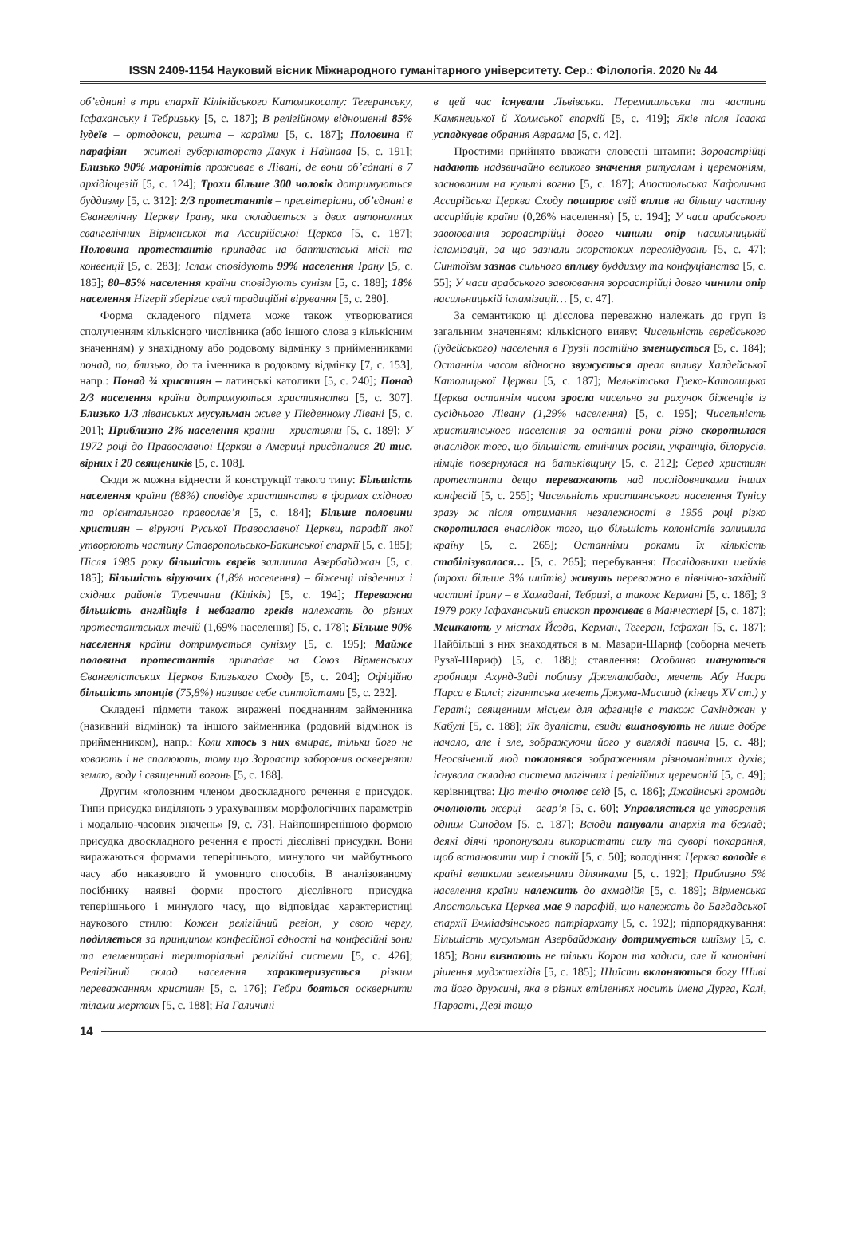ISSN 2409-1154 Науковий вісник Міжнародного гуманітарного університету. Сер.: Філологія. 2020 № 44
об’єднані в три єпархії Кілікійського Католикосату: Тегеранську, Ісфаханську і Тебризьку [5, с. 187]; В релігійному відношенні 85% іудеїв – ортодокси, решта – караїми [5, с. 187]; Половина її парафіян – жителі губернаторств Дахук і Найнава [5, с. 191]; Близько 90% маронітів проживає в Лівані, де вони об’єднані в 7 архідіоцезій [5, с. 124]; Трохи більше 300 чоловік дотримуються буддизму [5, с. 312]: 2/3 протестантів – пресвітеріани, об’єднані в Євангелічну Церкву Ірану, яка складається з двох автономних євангелічних Вірменської та Ассирійської Церков [5, с. 187]; Половина протестантів припадає на баптистські місії та конвенції [5, с. 283]; Іслам сповідують 99% населення Ірану [5, с. 185]; 80–85% населення країни сповідують сунізм [5, с. 188]; 18% населення Нігерії зберігає свої традиційні вірування [5, с. 280].
Форма складеного підмета може також утворюватися сполученням кількісного числівника (або іншого слова з кількісним значенням) у знахідному або родовому відмінку з прийменниками понад, по, близько, до та іменника в родовому відмінку [7, с. 153], напр.: Понад ¾ християн – латинські католики [5, с. 240]; Понад 2/3 населення країни дотримуються християнства [5, с. 307]. Близько 1/3 ліванських мусульман живе у Південному Лівані [5, с. 201]; Приблизно 2% населення країни – християни [5, с. 189]; У 1972 році до Православної Церкви в Америці приєдналися 20 тис. вірних і 20 священиків [5, с. 108].
Сюди ж можна віднести й конструкції такого типу: Більшість населення країни (88%) сповідує християнство в формах східного та орієнтального православ’я [5, с. 184]; Більше половини християн – віруючі Руської Православної Церкви, парафії якої утворюють частину Ставропольсько-Бакинської єпархії [5, с. 185]; Після 1985 року більшість євреїв залишила Азербайджан [5, с. 185]; Більшість віруючих (1,8% населення) – біженці південних і східних районів Туреччини (Кілікія) [5, с. 194]; Переважна більшість англійців і небагато греків належать до різних протестантських течій (1,69% населення) [5, с. 178]; Більше 90% населення країни дотримується сунізму [5, с. 195]; Майже половина протестантів припадає на Союз Вірменських Євангелістських Церков Близького Сходу [5, с. 204]; Офіційно більшість японців (75,8%) називає себе синтоїстами [5, с. 232].
Складені підмети також виражені поєднанням займенника (називний відмінок) та іншого займенника (родовий відмінок із прийменником), напр.: Коли хтось з них вмирає, тільки його не ховають і не спалюють, тому що Зороастр заборонив оскверняти землю, воду і священний вогонь [5, с. 188].
Другим «головним членом двоскладного речення є присудок. Типи присудка виділяють з урахуванням морфологічних параметрів і модально-часових значень» [9, с. 73]. Найпоширенішою формою присудка двоскладного речення є прості дієслівні присудки. Вони виражаються формами теперішнього, минулого чи майбутнього часу або наказового й умовного способів. В аналізованому посібнику наявні форми простого дієслівного присудка теперішнього і минулого часу, що відповідає характеристиці наукового стилю: Кожен релігійний регіон, у свою чергу, поділяється за принципом конфесійної єдності на конфесійні зони та елементрані територіальні релігійні системи [5, с. 426]; Релігійний склад населення характеризується різким переважанням християн [5, с. 176]; Гебри бояться осквернити тілами мертвих [5, с. 188]; На Галичині
в цей час існували Львівська. Перемишльська та частина Камянецької й Холмської єпархій [5, с. 419]; Яків після Ісаака успадкував обрання Авраама [5, с. 42].
Простими прийнято вважати словесні штампи: Зороастрійці надають надзвичайно великого значення ритуалам і церемоніям, заснованим на культі вогню [5, с. 187]; Апостольська Кафолична Ассирійська Церква Сходу поширює свій вплив на більшу частину ассирійців країни (0,26% населення) [5, с. 194]; У часи арабського завоювання зороастрійці довго чинили опір насильницькій ісламізації, за що зазнали жорстоких переслідувань [5, с. 47]; Синтоїзм зазнав сильного впливу буддизму та конфуціанства [5, с. 55]; У часи арабського завоювання зороастрійці довго чинили опір насильницькій ісламізації… [5, с. 47].
За семантикою ці дієслова переважно належать до груп із загальним значенням: кількісного вияву: Чисельність єврейського (іудейського) населення в Грузії постійно зменшується [5, с. 184]; Останнім часом відносно звужується ареал впливу Халдейської Католицької Церкви [5, с. 187]; Мелькітська Греко-Католицька Церква останнім часом зросла чисельно за рахунок біженців із сусіднього Лівану (1,29% населення) [5, с. 195]; Чисельність християнського населення за останні роки різко скоротилася внаслідок того, що більшість етнічних росіян, українців, білорусів, німців повернулася на батьківщину [5, с. 212]; Серед християн протестанти дещо переважають над послідовниками інших конфесій [5, с. 255]; Чисельність християнського населення Тунісу зразу ж після отримання незалежності в 1956 році різко скоротилася внаслідок того, що більшість колоністів залишила країну [5, с. 265]; Останніми роками їх кількість стабілізувалася… [5, с. 265]; перебування: Послідовники шейхів (трохи більше 3% шиїтів) живуть переважно в північно-західній частині Ірану – в Хамадані, Тебризі, а також Кермані [5, с. 186]; З 1979 року Ісфаханський єпископ проживає в Манчестері [5, с. 187]; Мешкають у містах Йезда, Керман, Тегеран, Ісфахан [5, с. 187]; Найбільші з них знаходяться в м. Мазари-Шариф (соборна мечеть Рузаї-Шариф) [5, с. 188]; ставлення: Особливо шануються гробниця Ахунд-Заді поблизу Джелалабада, мечеть Абу Насра Парса в Балсі; гігантська мечеть Джума-Масшид (кінець XV ст.) у Гераті; священним місцем для афганців є також Сахінджан у Кабулі [5, с. 188]; Як дуалісти, єзиди вшановують не лише добре начало, але і зле, зображуючи його у вигляді павича [5, с. 48]; Неосвічений люд поклонявся зображенням різноманітних духів; існувала складна система магічних і релігійних церемоній [5, с. 49]; керівництва: Цю течію очолює сеїд [5, с. 186]; Джайнські громади очолюють жерці – агар’я [5, с. 60]; Управляється це утворення одним Синодом [5, с. 187]; Всюди панували анархія та безлад; деякі діячі пропонували використати силу та суворі покарання, щоб встановити мир і спокій [5, с. 50]; володіння: Церква володіє в країні великими земельними ділянками [5, с. 192]; Приблизно 5% населення країни належить до ахмадійя [5, с. 189]; Вірменська Апостольська Церква має 9 парафій, що належать до Багдадської єпархії Ечміадзінського патріархату [5, с. 192]; підпорядкування: Більшість мусульман Азербайджану дотримується шиїзму [5, с. 185]; Вони визнають не тільки Коран та хадиси, але й канонічні рішення муджтехідів [5, с. 185]; Шиїсти вклоняються богу Шиві та його дружині, яка в різних втіленнях носить імена Дурга, Калі, Парваті, Деві тощо
14